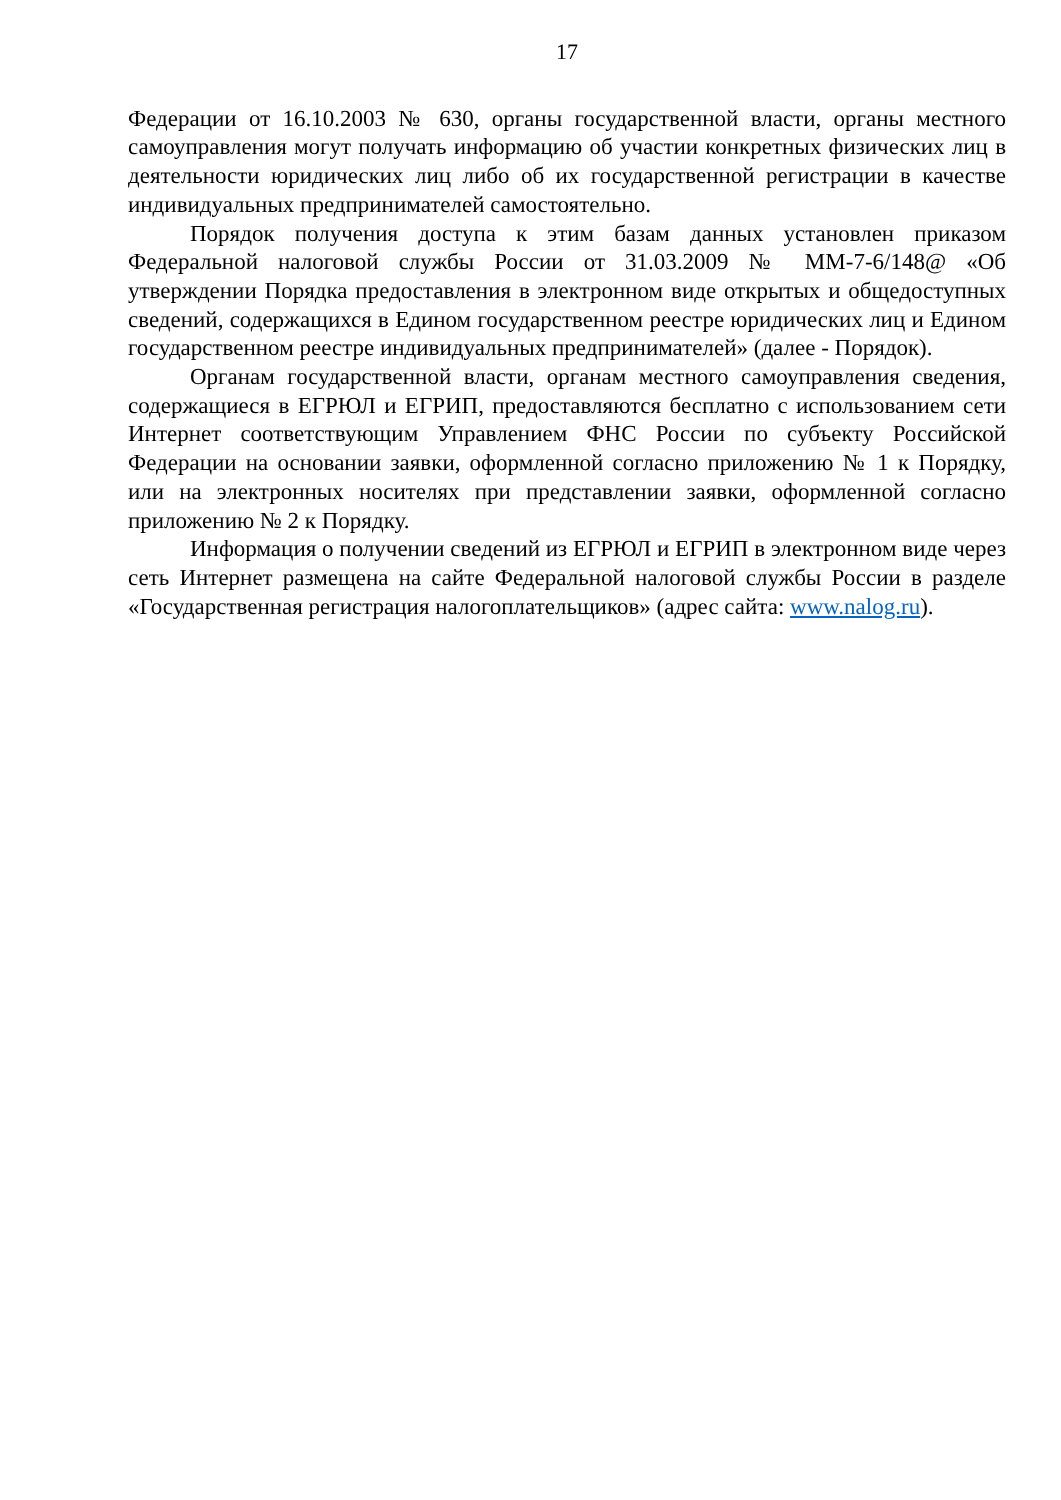17
Федерации от 16.10.2003 № 630, органы государственной власти, органы местного самоуправления могут получать информацию об участии конкретных физических лиц в деятельности юридических лиц либо об их государственной регистрации в качестве индивидуальных предпринимателей самостоятельно.
Порядок получения доступа к этим базам данных установлен приказом Федеральной налоговой службы России от 31.03.2009 № ММ-7-6/148@ «Об утверждении Порядка предоставления в электронном виде открытых и общедоступных сведений, содержащихся в Едином государственном реестре юридических лиц и Едином государственном реестре индивидуальных предпринимателей» (далее - Порядок).
Органам государственной власти, органам местного самоуправления сведения, содержащиеся в ЕГРЮЛ и ЕГРИП, предоставляются бесплатно с использованием сети Интернет соответствующим Управлением ФНС России по субъекту Российской Федерации на основании заявки, оформленной согласно приложению № 1 к Порядку, или на электронных носителях при представлении заявки, оформленной согласно приложению № 2 к Порядку.
Информация о получении сведений из ЕГРЮЛ и ЕГРИП в электронном виде через сеть Интернет размещена на сайте Федеральной налоговой службы России в разделе «Государственная регистрация налогоплательщиков» (адрес сайта: www.nalog.ru).